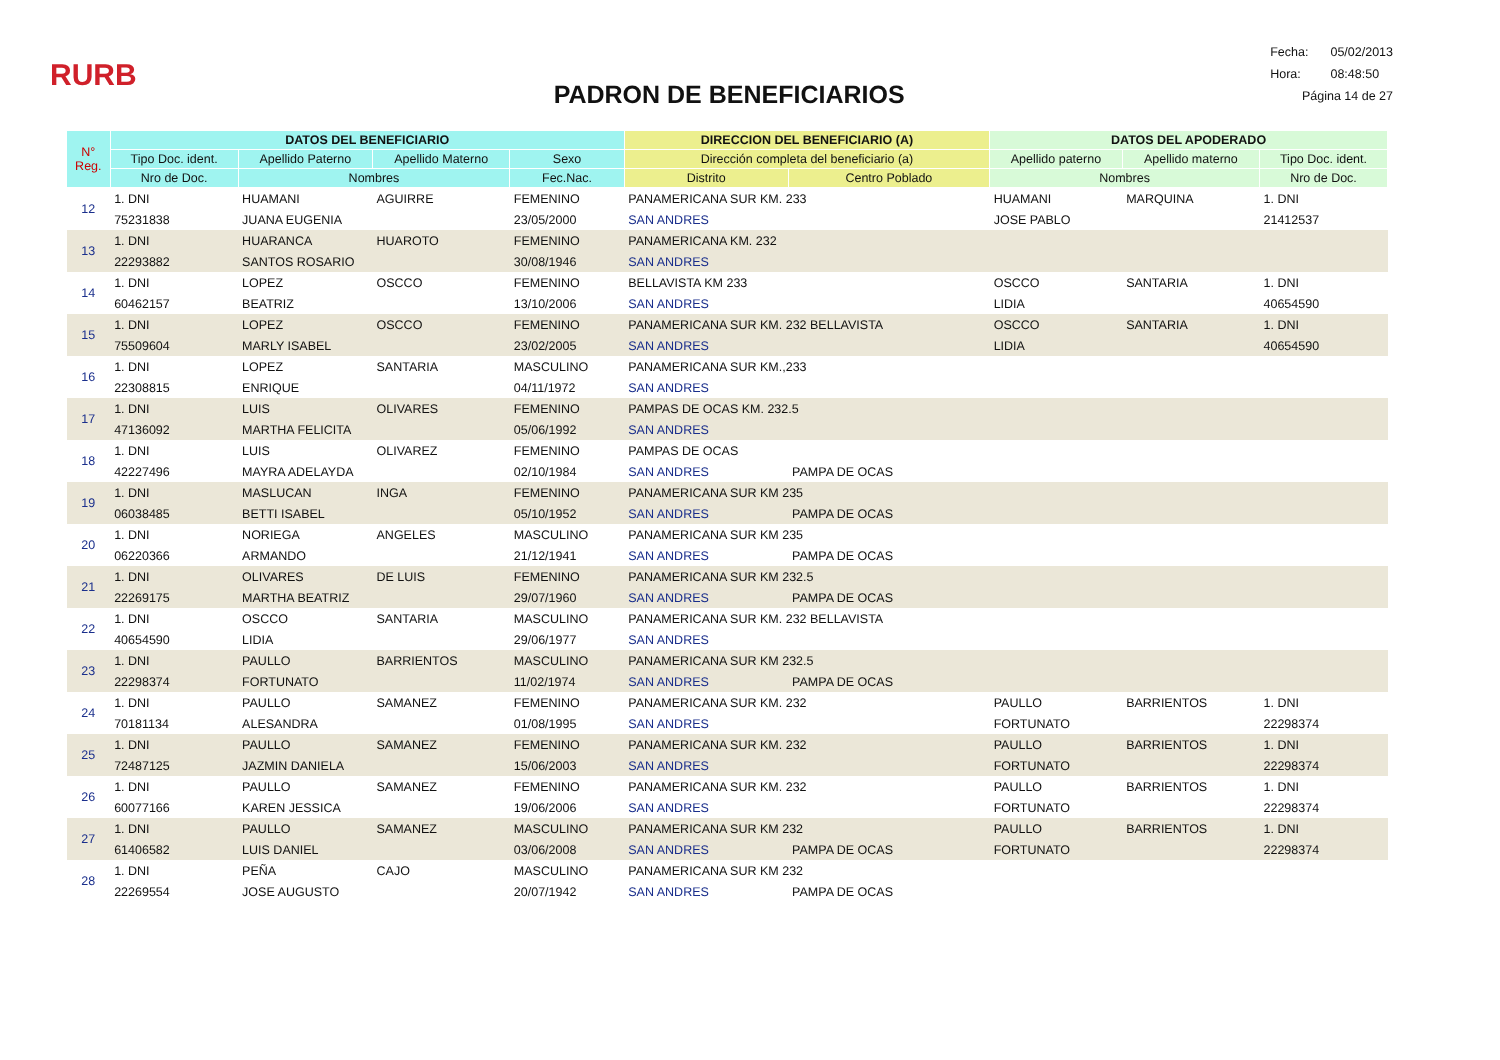RURB
PADRON DE BENEFICIARIOS
| Fecha: | 05/02/2013 |
| Hora: | 08:48:50 |
| Página 14 de 27 | |
| N° Reg. | DATOS DEL BENEFICIARIO | | | | DIRECCION DEL BENEFICIARIO (A) | | DATOS DEL APODERADO | | |
| --- | --- | --- | --- | --- | --- | --- | --- | --- | --- |
| | Tipo Doc. ident. | Apellido Paterno | Apellido Materno | Sexo | Dirección completa del beneficiario (a) | | Apellido paterno | Apellido materno | Tipo Doc. ident. |
| | Nro de Doc. | Nombres | | Fec.Nac. | Distrito | Centro Poblado | Nombres | | Nro de Doc. |
| 12 | 1. DNI | HUAMANI | AGUIRRE | FEMENINO | PANAMERICANA SUR KM. 233 | | HUAMANI | MARQUINA | 1. DNI |
| | 75231838 | JUANA EUGENIA | | 23/05/2000 | SAN ANDRES | | JOSE PABLO | | 21412537 |
| 13 | 1. DNI | HUARANCA | HUAROTO | FEMENINO | PANAMERICANA KM. 232 | | | | |
| | 22293882 | SANTOS ROSARIO | | 30/08/1946 | SAN ANDRES | | | | |
| 14 | 1. DNI | LOPEZ | OSCCO | FEMENINO | BELLAVISTA KM 233 | | OSCCO | SANTARIA | 1. DNI |
| | 60462157 | BEATRIZ | | 13/10/2006 | SAN ANDRES | | LIDIA | | 40654590 |
| 15 | 1. DNI | LOPEZ | OSCCO | FEMENINO | PANAMERICANA SUR KM. 232 BELLAVISTA | | OSCCO | SANTARIA | 1. DNI |
| | 75509604 | MARLY ISABEL | | 23/02/2005 | SAN ANDRES | | LIDIA | | 40654590 |
| 16 | 1. DNI | LOPEZ | SANTARIA | MASCULINO | PANAMERICANA SUR KM.,233 | | | | |
| | 22308815 | ENRIQUE | | 04/11/1972 | SAN ANDRES | | | | |
| 17 | 1. DNI | LUIS | OLIVARES | FEMENINO | PAMPAS DE OCAS KM. 232.5 | | | | |
| | 47136092 | MARTHA FELICITA | | 05/06/1992 | SAN ANDRES | | | | |
| 18 | 1. DNI | LUIS | OLIVAREZ | FEMENINO | PAMPAS DE OCAS | | | | |
| | 42227496 | MAYRA ADELAYDA | | 02/10/1984 | SAN ANDRES | PAMPA DE OCAS | | | |
| 19 | 1. DNI | MASLUCAN | INGA | FEMENINO | PANAMERICANA SUR KM 235 | | | | |
| | 06038485 | BETTI ISABEL | | 05/10/1952 | SAN ANDRES | PAMPA DE OCAS | | | |
| 20 | 1. DNI | NORIEGA | ANGELES | MASCULINO | PANAMERICANA SUR KM 235 | | | | |
| | 06220366 | ARMANDO | | 21/12/1941 | SAN ANDRES | PAMPA DE OCAS | | | |
| 21 | 1. DNI | OLIVARES | DE LUIS | FEMENINO | PANAMERICANA SUR KM 232.5 | | | | |
| | 22269175 | MARTHA BEATRIZ | | 29/07/1960 | SAN ANDRES | PAMPA DE OCAS | | | |
| 22 | 1. DNI | OSCCO | SANTARIA | MASCULINO | PANAMERICANA SUR KM. 232 BELLAVISTA | | | | |
| | 40654590 | LIDIA | | 29/06/1977 | SAN ANDRES | | | | |
| 23 | 1. DNI | PAULLO | BARRIENTOS | MASCULINO | PANAMERICANA SUR KM 232.5 | | | | |
| | 22298374 | FORTUNATO | | 11/02/1974 | SAN ANDRES | PAMPA DE OCAS | | | |
| 24 | 1. DNI | PAULLO | SAMANEZ | FEMENINO | PANAMERICANA SUR KM. 232 | | PAULLO | BARRIENTOS | 1. DNI |
| | 70181134 | ALESANDRA | | 01/08/1995 | SAN ANDRES | | FORTUNATO | | 22298374 |
| 25 | 1. DNI | PAULLO | SAMANEZ | FEMENINO | PANAMERICANA SUR KM. 232 | | PAULLO | BARRIENTOS | 1. DNI |
| | 72487125 | JAZMIN DANIELA | | 15/06/2003 | SAN ANDRES | | FORTUNATO | | 22298374 |
| 26 | 1. DNI | PAULLO | SAMANEZ | FEMENINO | PANAMERICANA SUR KM. 232 | | PAULLO | BARRIENTOS | 1. DNI |
| | 60077166 | KAREN JESSICA | | 19/06/2006 | SAN ANDRES | | FORTUNATO | | 22298374 |
| 27 | 1. DNI | PAULLO | SAMANEZ | MASCULINO | PANAMERICANA SUR KM 232 | | PAULLO | BARRIENTOS | 1. DNI |
| | 61406582 | LUIS DANIEL | | 03/06/2008 | SAN ANDRES | PAMPA DE OCAS | FORTUNATO | | 22298374 |
| 28 | 1. DNI | PEÑA | CAJO | MASCULINO | PANAMERICANA SUR KM 232 | | | | |
| | 22269554 | JOSE AUGUSTO | | 20/07/1942 | SAN ANDRES | PAMPA DE OCAS | | | |